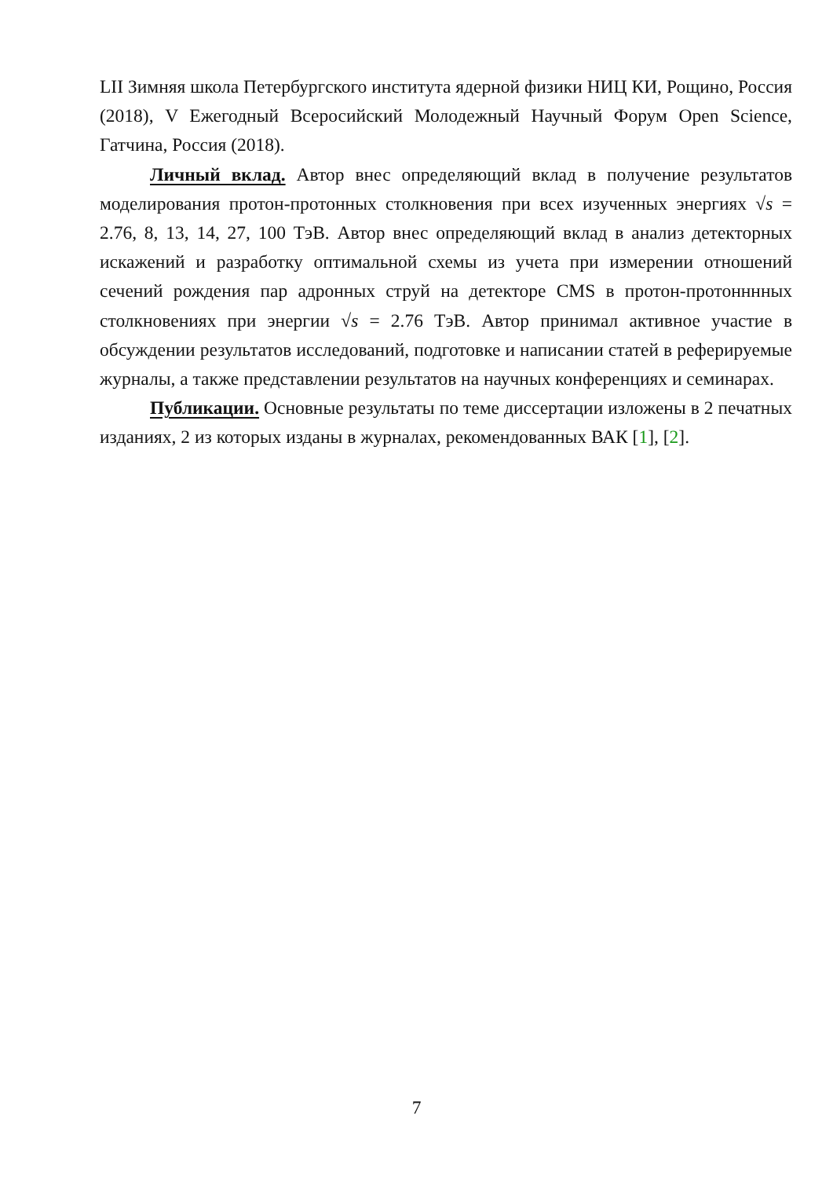LII Зимняя школа Петербургского института ядерной физики НИЦ КИ, Рощино, Россия (2018), V Ежегодный Всеросийский Молодежный Научный Форум Open Science, Гатчина, Россия (2018).
Личный вклад. Автор внес определяющий вклад в получение результатов моделирования протон-протонных столкновения при всех изученных энергиях √s = 2.76, 8, 13, 14, 27, 100 ТэВ. Автор внес определяющий вклад в анализ детекторных искажений и разработку оптимальной схемы из учета при измерении отношений сечений рождения пар адронных струй на детекторе CMS в протон-протонннных столкновениях при энергии √s = 2.76 ТэВ. Автор принимал активное участие в обсуждении результатов исследований, подготовке и написании статей в реферируемые журналы, а также представлении результатов на научных конференциях и семинарах.
Публикации. Основные результаты по теме диссертации изложены в 2 печатных изданиях, 2 из которых изданы в журналах, рекомендованных ВАК [1], [2].
7